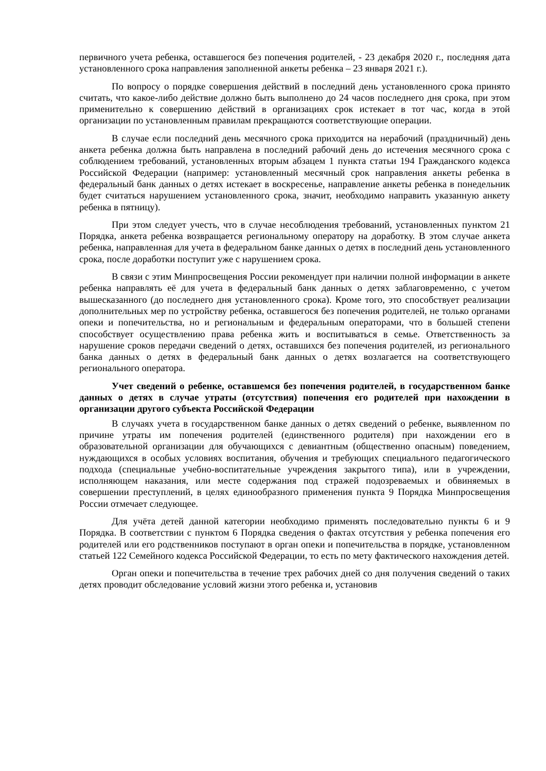первичного учета ребенка, оставшегося без попечения родителей, - 23 декабря 2020 г., последняя дата установленного срока направления заполненной анкеты ребенка – 23 января 2021 г.).
По вопросу о порядке совершения действий в последний день установленного срока принято считать, что какое-либо действие должно быть выполнено до 24 часов последнего дня срока, при этом применительно к совершению действий в организациях срок истекает в тот час, когда в этой организации по установленным правилам прекращаются соответствующие операции.
В случае если последний день месячного срока приходится на нерабочий (праздничный) день анкета ребенка должна быть направлена в последний рабочий день до истечения месячного срока с соблюдением требований, установленных вторым абзацем 1 пункта статьи 194 Гражданского кодекса Российской Федерации (например: установленный месячный срок направления анкеты ребенка в федеральный банк данных о детях истекает в воскресенье, направление анкеты ребенка в понедельник будет считаться нарушением установленного срока, значит, необходимо направить указанную анкету ребенка в пятницу).
При этом следует учесть, что в случае несоблюдения требований, установленных пунктом 21 Порядка, анкета ребенка возвращается региональному оператору на доработку. В этом случае анкета ребенка, направленная для учета в федеральном банке данных о детях в последний день установленного срока, после доработки поступит уже с нарушением срока.
В связи с этим Минпросвещения России рекомендует при наличии полной информации в анкете ребенка направлять её для учета в федеральный банк данных о детях заблаговременно, с учетом вышесказанного (до последнего дня установленного срока). Кроме того, это способствует реализации дополнительных мер по устройству ребенка, оставшегося без попечения родителей, не только органами опеки и попечительства, но и региональным и федеральным операторами, что в большей степени способствует осуществлению права ребенка жить и воспитываться в семье. Ответственность за нарушение сроков передачи сведений о детях, оставшихся без попечения родителей, из регионального банка данных о детях в федеральный банк данных о детях возлагается на соответствующего регионального оператора.
Учет сведений о ребенке, оставшемся без попечения родителей, в государственном банке данных о детях в случае утраты (отсутствия) попечения его родителей при нахождении в организации другого субъекта Российской Федерации
В случаях учета в государственном банке данных о детях сведений о ребенке, выявленном по причине утраты им попечения родителей (единственного родителя) при нахождении его в образовательной организации для обучающихся с девиантным (общественно опасным) поведением, нуждающихся в особых условиях воспитания, обучения и требующих специального педагогического подхода (специальные учебно-воспитательные учреждения закрытого типа), или в учреждении, исполняющем наказания, или месте содержания под стражей подозреваемых и обвиняемых в совершении преступлений, в целях единообразного применения пункта 9 Порядка Минпросвещения России отмечает следующее.
Для учёта детей данной категории необходимо применять последовательно пункты 6 и 9 Порядка. В соответствии с пунктом 6 Порядка сведения о фактах отсутствия у ребенка попечения его родителей или его родственников поступают в орган опеки и попечительства в порядке, установленном статьей 122 Семейного кодекса Российской Федерации, то есть по мету фактического нахождения детей.
Орган опеки и попечительства в течение трех рабочих дней со дня получения сведений о таких детях проводит обследование условий жизни этого ребенка и, установив